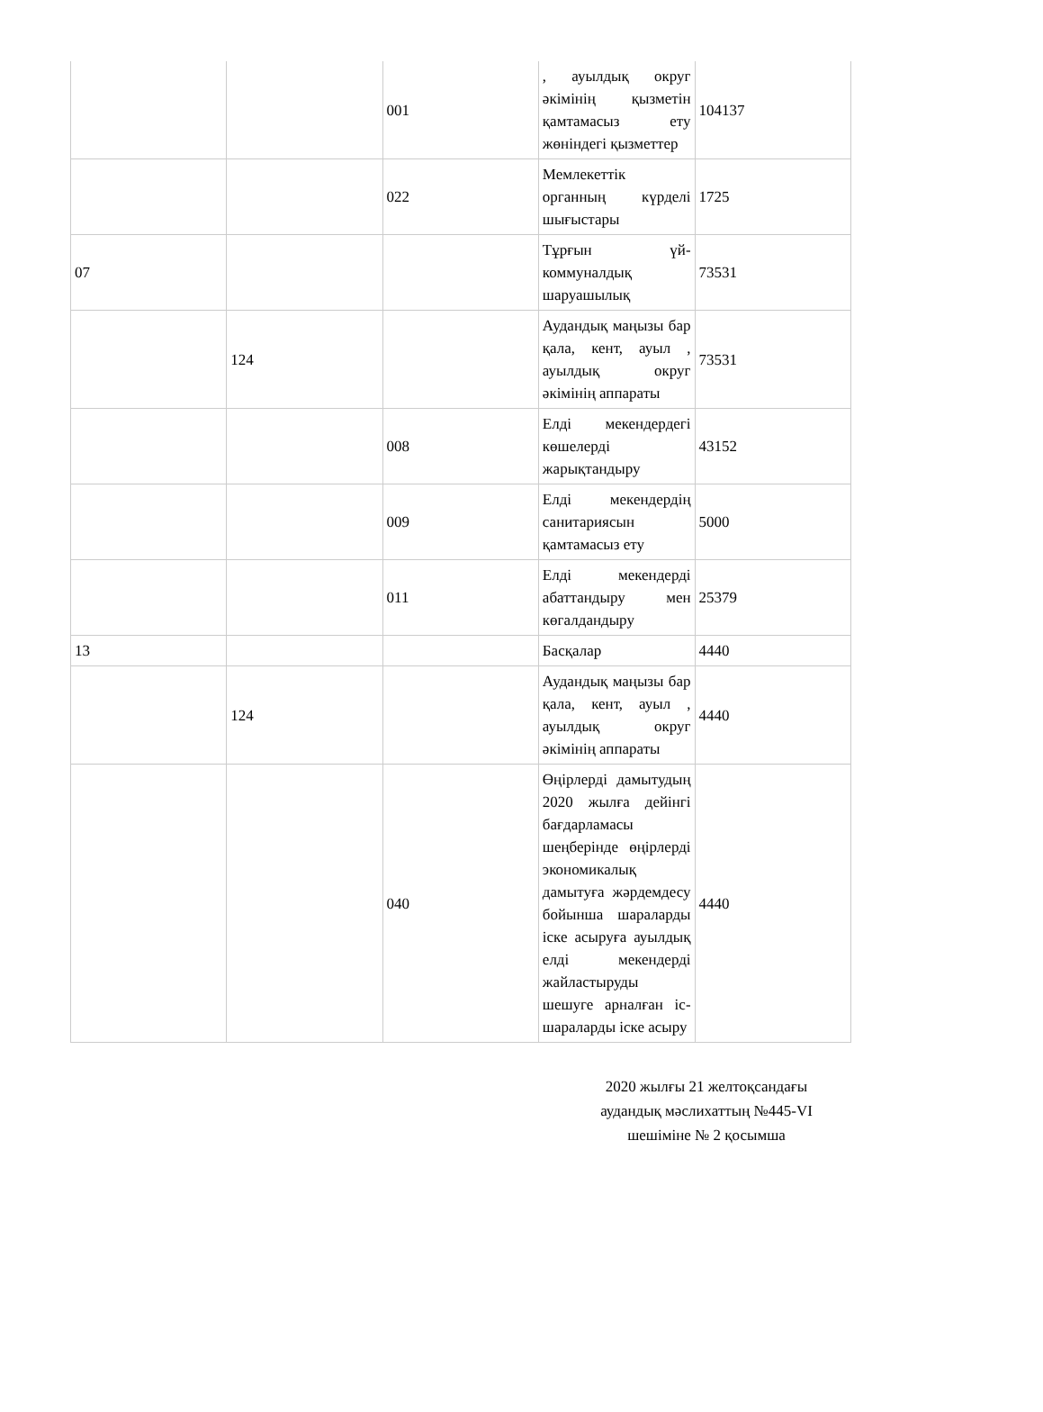| | | 001 | , ауылдық округ әкімінің қызметін қамтамасыз ету жөніндегі қызметтер | 104137 |
| | | 022 | Мемлекеттік органның күрделі шығыстары | 1725 |
| 07 | | | Тұрғын үй-коммуналдық шаруашылық | 73531 |
| | 124 | | Аудандық маңызы бар қала, кент, ауыл , ауылдық округ әкімінің аппараты | 73531 |
| | | 008 | Елді мекендердегі көшелерді жарықтандыру | 43152 |
| | | 009 | Елді мекендердің санитариясын қамтамасыз ету | 5000 |
| | | 011 | Елді мекендерді абаттандыру мен көгалдандыру | 25379 |
| 13 | | | Басқалар | 4440 |
| | 124 | | Аудандық маңызы бар қала, кент, ауыл , ауылдық округ әкімінің аппараты | 4440 |
| | | 040 | Өңірлерді дамытудың 2020 жылға дейінгі бағдарламасы шеңберінде өңірлерді экономикалық дамытуға жәрдемдесу бойынша шараларды іске асыруға ауылдық елді мекендерді жайластыруды шешуге арналған іс-шараларды іске асыру | 4440 |
2020 жылғы 21 желтоқсандағы аудандық мәслихаттың №445-VI шешіміне № 2 қосымша